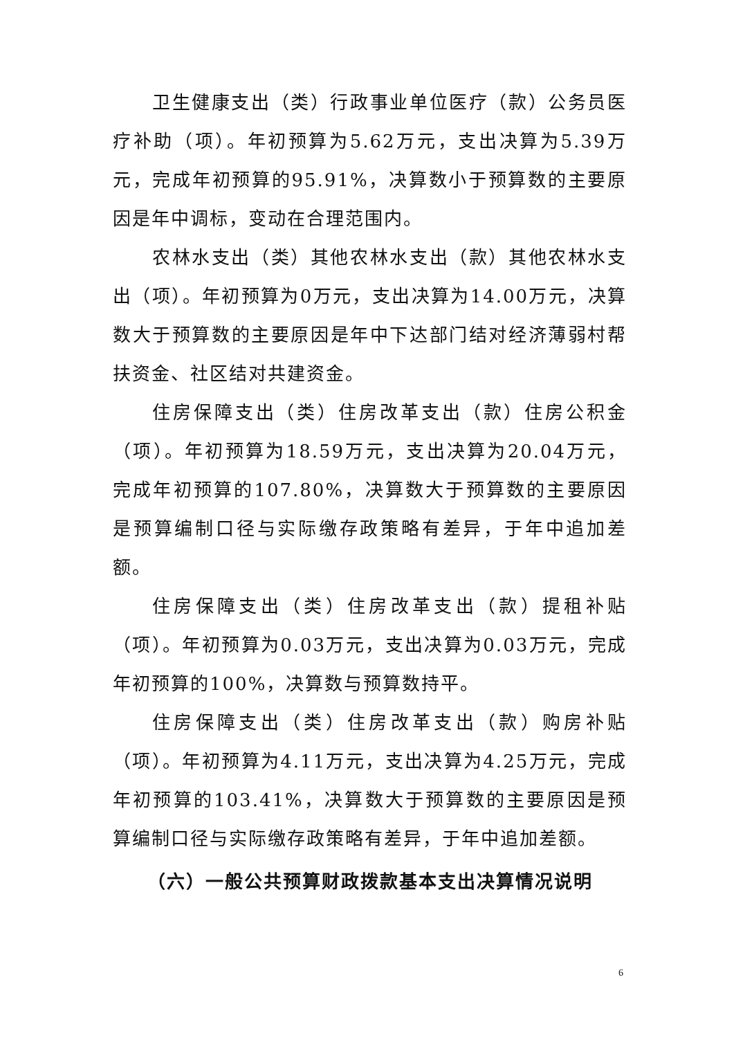卫生健康支出（类）行政事业单位医疗（款）公务员医疗补助（项）。年初预算为5.62万元，支出决算为5.39万元，完成年初预算的95.91%，决算数小于预算数的主要原因是年中调标，变动在合理范围内。
农林水支出（类）其他农林水支出（款）其他农林水支出（项）。年初预算为0万元，支出决算为14.00万元，决算数大于预算数的主要原因是年中下达部门结对经济薄弱村帮扶资金、社区结对共建资金。
住房保障支出（类）住房改革支出（款）住房公积金（项）。年初预算为18.59万元，支出决算为20.04万元，完成年初预算的107.80%，决算数大于预算数的主要原因是预算编制口径与实际缴存政策略有差异，于年中追加差额。
住房保障支出（类）住房改革支出（款）提租补贴（项）。年初预算为0.03万元，支出决算为0.03万元，完成年初预算的100%，决算数与预算数持平。
住房保障支出（类）住房改革支出（款）购房补贴（项）。年初预算为4.11万元，支出决算为4.25万元，完成年初预算的103.41%，决算数大于预算数的主要原因是预算编制口径与实际缴存政策略有差异，于年中追加差额。
（六）一般公共预算财政拨款基本支出决算情况说明
6